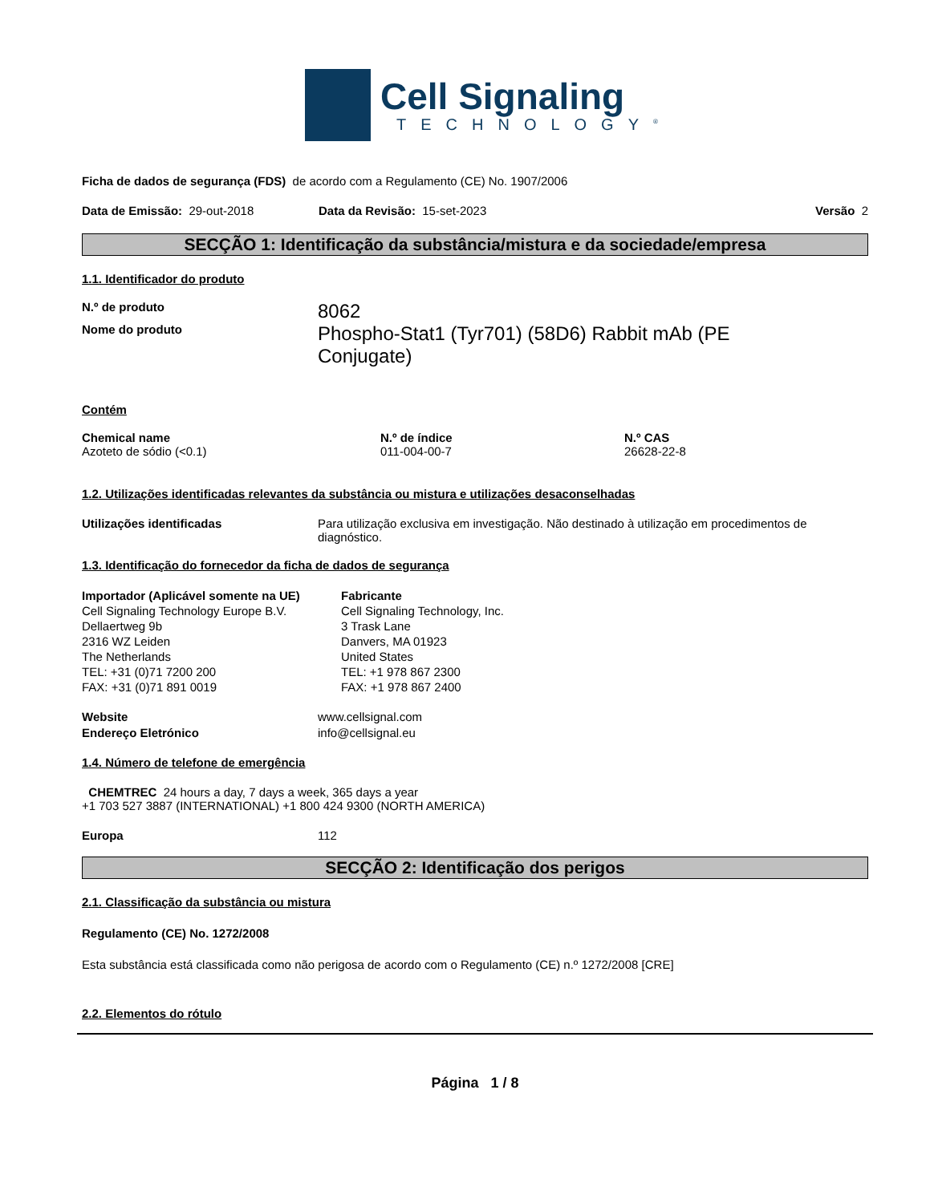Cell Signaling
TECHNOLOGY<sup>®</sup>
Ficha de dados de segurança (FDS) de acordo com a Regulamento (CE) No. 1907/2006
| Data de Emissão: 29-out-2018 | Data da Revisão: 15-set-2023 | Versão 2 |
SECÇÃO 1: Identificação da substância/mistura e da sociedade/empresa
1.1. Identificador do produto
| N.º de produto | 8062 |
| Nome do produto | Phospho-Stat1 (Tyr701) (58D6) Rabbit mAb (PE Conjugate) |
Contém
| Chemical name | N.º de índice | N.º CAS |
| Azoteto de sódio (<0.1) | 011-004-00-7 | 26628-22-8 |
1.2. Utilizações identificadas relevantes da substância ou mistura e utilizações desaconselhadas
| Utilizações identificadas | Para utilização exclusiva em investigação. Não destinado à utilização em procedimentos de diagnóstico. |
1.3. Identificação do fornecedor da ficha de dados de segurança
| Importador (Aplicável somente na UE) Cell Signaling Technology Europe B.V. Dellaertweg 9b 2316 WZ Leiden The Netherlands TEL: +31 (0)71 7200 200 FAX: +31 (0)71 891 0019 | Fabricante Cell Signaling Technology, Inc. 3 Trask Lane Danvers, MA 01923 United States TEL: +1 978 867 2300 FAX: +1 978 867 2400 |
| Website | www.cellsignal.com |
| Endereço Eletrónico | info@cellsignal.eu |
1.4. Número de telefone de emergência
CHEMTREC 24 hours a day, 7 days a week, 365 days a year
+1 703 527 3887 (INTERNATIONAL) +1 800 424 9300 (NORTH AMERICA)
| Europa | 112 |
SECÇÃO 2: Identificação dos perigos
2.1. Classificação da substância ou mistura
Regulamento (CE) No. 1272/2008
Esta substância está classificada como não perigosa de acordo com o Regulamento (CE) n.º 1272/2008 [CRE]
2.2. Elementos do rótulo
Página 1 / 8